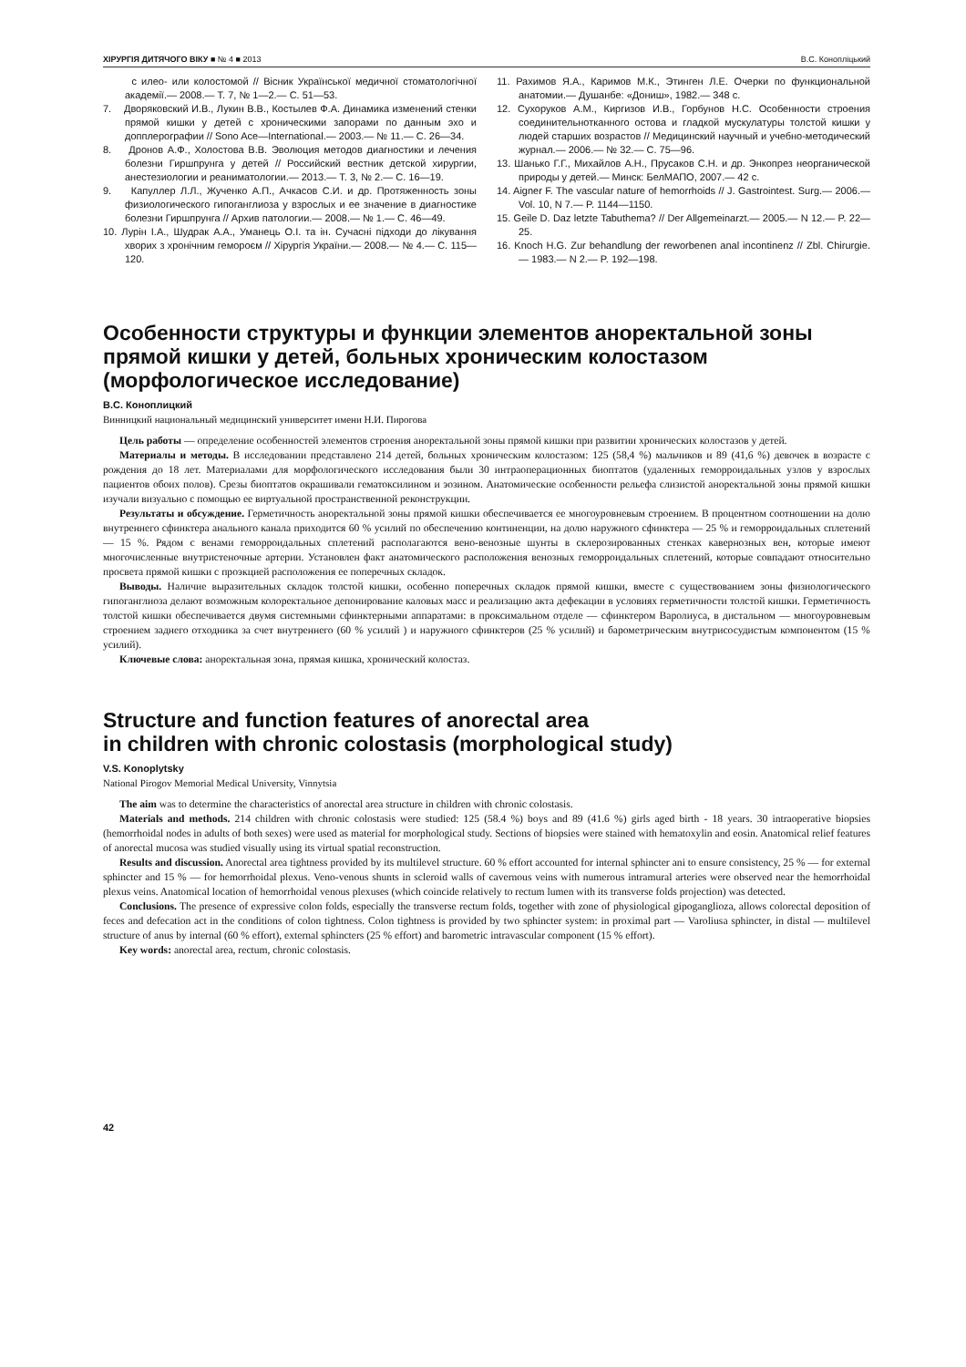ХІРУРГІЯ ДИТЯЧОГО ВІКУ ■ № 4 ■ 2013 В.С. Конопліцький
с илео- или колостомой // Вісник Української медичної стоматологічної академії.— 2008.— Т. 7, № 1—2.— С. 51—53.
7. Дворяковский И.В., Лукин В.В., Костылев Ф.А. Динамика изменений стенки прямой кишки у детей с хроническими запорами по данным эхо и допплерографии // Sono Ace—International.— 2003.— № 11.— С. 26—34.
8. Дронов А.Ф., Холостова В.В. Эволюция методов диагностики и лечения болезни Гиршпрунга у детей // Российский вестник детской хирургии, анестезиологии и реаниматологии.— 2013.— Т. 3, № 2.— С. 16—19.
9. Капуллер Л.Л., Жученко А.П., Ачкасов С.И. и др. Протяженность зоны физиологического гипоганглиоза у взрослых и ее значение в диагностике болезни Гиршпрунга // Архив патологии.— 2008.— № 1.— С. 46—49.
10. Лурін І.А., Шудрак А.А., Уманець О.І. та ін. Сучасні підходи до лікування хворих з хронічним гемороєм // Хірургія України.— 2008.— № 4.— С. 115—120.
11. Рахимов Я.А., Каримов М.К., Этинген Л.Е. Очерки по функциональной анатомии.— Душанбе: «Дониш», 1982.— 348 с.
12. Сухоруков А.М., Киргизов И.В., Горбунов Н.С. Особенности строения соединительнотканного остова и гладкой мускулатуры толстой кишки у людей старших возрастов // Медицинский научный и учебно-методический журнал.— 2006.— № 32.— С. 75—96.
13. Шанько Г.Г., Михайлов А.Н., Прусаков С.Н. и др. Энкопрез неорганической природы у детей.— Минск: БелМАПО, 2007.— 42 с.
14. Aigner F. The vascular nature of hemorrhoids // J. Gastrointest. Surg.— 2006.— Vol. 10, N 7.— P. 1144—1150.
15. Geile D. Daz letzte Tabuthema? // Der Allgemeinarzt.— 2005.— N 12.— P. 22—25.
16. Knoch H.G. Zur behandlung der reworbenen anal incontinenz // Zbl. Chirurgie.— 1983.— N 2.— P. 192—198.
Особенности структуры и функции элементов аноректальной зоны прямой кишки у детей, больных хроническим колостазом (морфологическое исследование)
В.С. Коноплицкий
Винницкий национальный медицинский университет имени Н.И. Пирогова
Цель работы — определение особенностей элементов строения аноректальной зоны прямой кишки при развитии хронических колостазов у детей.
Материалы и методы. В исследовании представлено 214 детей, больных хроническим колостазом: 125 (58,4 %) мальчиков и 89 (41,6 %) девочек в возрасте с рождения до 18 лет. Материалами для морфологического исследования были 30 интраоперационных биоптатов (удаленных геморроидальных узлов у взрослых пациентов обоих полов). Срезы биоптатов окрашивали гематоксилином и эозином. Анатомические особенности рельефа слизистой аноректальной зоны прямой кишки изучали визуально с помощью ее виртуальной пространственной реконструкции.
Результаты и обсуждение. Герметичность аноректальной зоны прямой кишки обеспечивается ее многоуровневым строением. В процентном соотношении на долю внутреннего сфинктера анального канала приходится 60 % усилий по обеспечению континенции, на долю наружного сфинктера — 25 % и геморроидальных сплетений — 15 %. Рядом с венами геморроидальных сплетений располагаются вено-венозные шунты в склерозированных стенках кавернозных вен, которые имеют многочисленные внутристеночные артерии. Установлен факт анатомического расположения венозных геморроидальных сплетений, которые совпадают относительно просвета прямой кишки с проэкцией расположения ее поперечных складок.
Выводы. Наличие выразительных складок толстой кишки, особенно поперечных складок прямой кишки, вместе с существованием зоны физиологического гипоганглиоза делают возможным колоректальное депонирование каловых масс и реализацию акта дефекации в условиях герметичности толстой кишки. Герметичность толстой кишки обеспечивается двумя системными сфинктерными аппаратами: в проксимальном отделе — сфинктером Варолиуса, в дистальном — многоуровневым строением заднего отходника за счет внутреннего (60 % усилий ) и наружного сфинктеров (25 % усилий) и барометрическим внутрисосудистым компонентом (15 % усилий).
Ключевые слова: аноректальная зона, прямая кишка, хронический колостаз.
Structure and function features of anorectal area
in children with chronic colostasis (morphological study)
V.S. Konoplytsky
National Pirogov Memorial Medical University, Vinnytsia
The aim was to determine the characteristics of anorectal area structure in children with chronic colostasis.
Materials and methods. 214 children with chronic colostasis were studied: 125 (58.4 %) boys and 89 (41.6 %) girls aged birth - 18 years. 30 intraoperative biopsies (hemorrhoidal nodes in adults of both sexes) were used as material for morphological study. Sections of biopsies were stained with hematoxylin and eosin. Anatomical relief features of anorectal mucosa was studied visually using its virtual spatial reconstruction.
Results and discussion. Anorectal area tightness provided by its multilevel structure. 60 % effort accounted for internal sphincter ani to ensure consistency, 25 % — for external sphincter and 15 % — for hemorrhoidal plexus. Veno-venous shunts in scleroid walls of cavernous veins with numerous intramural arteries were observed near the hemorrhoidal plexus veins. Anatomical location of hemorrhoidal venous plexuses (which coincide relatively to rectum lumen with its transverse folds projection) was detected.
Conclusions. The presence of expressive colon folds, especially the transverse rectum folds, together with zone of physiological gipoganglioza, allows colorectal deposition of feces and defecation act in the conditions of colon tightness. Colon tightness is provided by two sphincter system: in proximal part — Varoliusa sphincter, in distal — multilevel structure of anus by internal (60 % effort), external sphincters (25 % effort) and barometric intravascular component (15 % effort).
Key words: anorectal area, rectum, chronic colostasis.
42